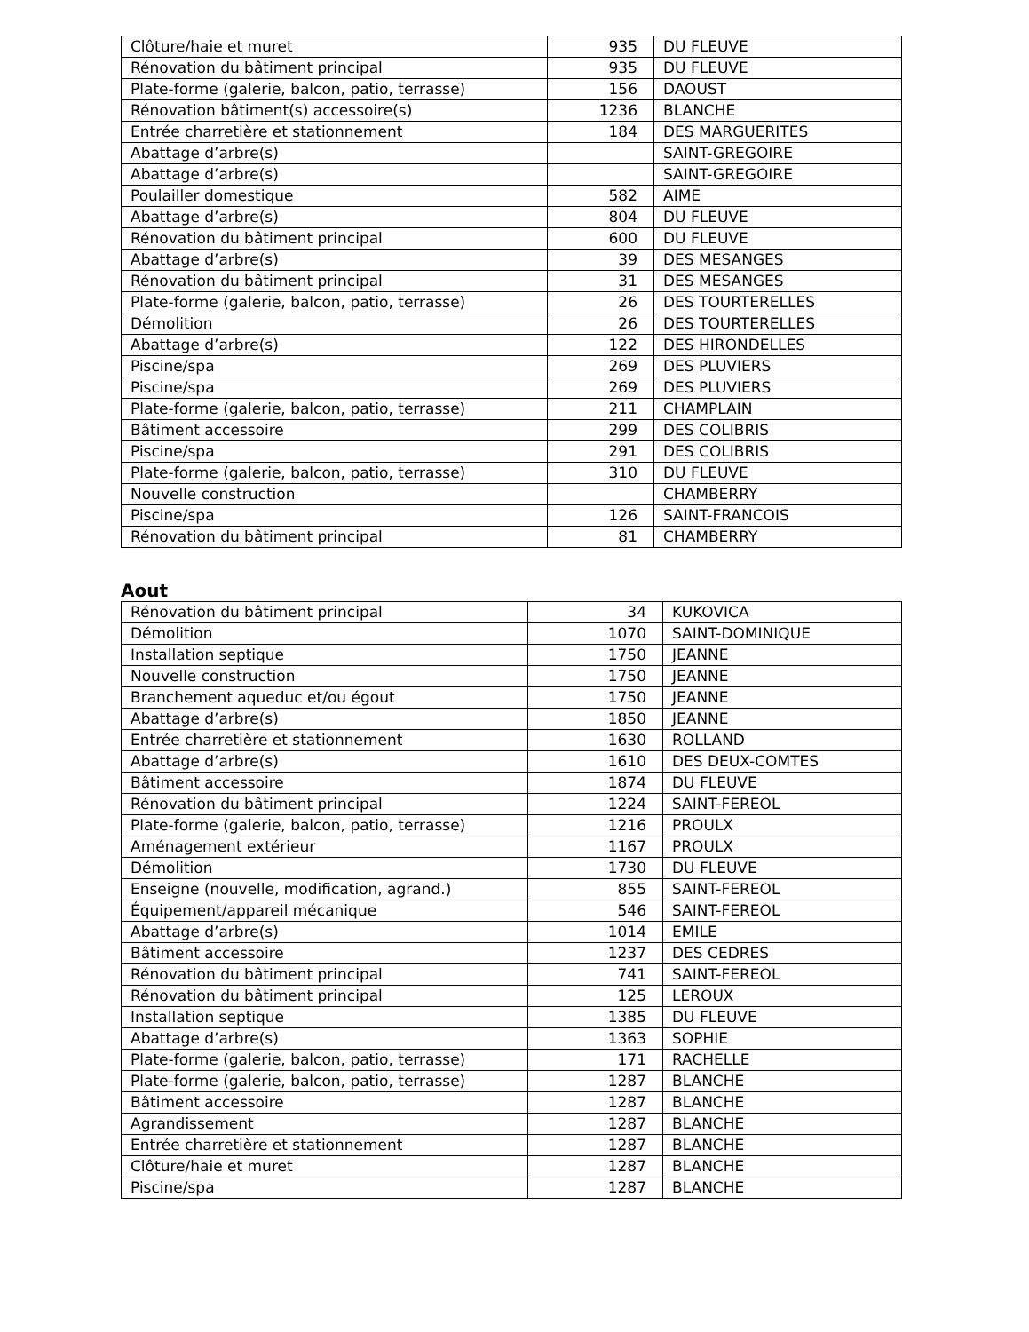| Clôture/haie et muret | 935 | DU FLEUVE |
| Rénovation du bâtiment principal | 935 | DU FLEUVE |
| Plate-forme (galerie, balcon, patio, terrasse) | 156 | DAOUST |
| Rénovation bâtiment(s) accessoire(s) | 1236 | BLANCHE |
| Entrée charretière et stationnement | 184 | DES MARGUERITES |
| Abattage d’arbre(s) | | SAINT-GREGOIRE |
| Abattage d’arbre(s) | | SAINT-GREGOIRE |
| Poulailler domestique | 582 | AIME |
| Abattage d’arbre(s) | 804 | DU FLEUVE |
| Rénovation du bâtiment principal | 600 | DU FLEUVE |
| Abattage d’arbre(s) | 39 | DES MESANGES |
| Rénovation du bâtiment principal | 31 | DES MESANGES |
| Plate-forme (galerie, balcon, patio, terrasse) | 26 | DES TOURTERELLES |
| Démolition | 26 | DES TOURTERELLES |
| Abattage d’arbre(s) | 122 | DES HIRONDELLES |
| Piscine/spa | 269 | DES PLUVIERS |
| Piscine/spa | 269 | DES PLUVIERS |
| Plate-forme (galerie, balcon, patio, terrasse) | 211 | CHAMPLAIN |
| Bâtiment accessoire | 299 | DES COLIBRIS |
| Piscine/spa | 291 | DES COLIBRIS |
| Plate-forme (galerie, balcon, patio, terrasse) | 310 | DU FLEUVE |
| Nouvelle construction | | CHAMBERRY |
| Piscine/spa | 126 | SAINT-FRANCOIS |
| Rénovation du bâtiment principal | 81 | CHAMBERRY |
Aout
| Rénovation du bâtiment principal | 34 | KUKOVICA |
| Démolition | 1070 | SAINT-DOMINIQUE |
| Installation septique | 1750 | JEANNE |
| Nouvelle construction | 1750 | JEANNE |
| Branchement aqueduc et/ou égout | 1750 | JEANNE |
| Abattage d’arbre(s) | 1850 | JEANNE |
| Entrée charretière et stationnement | 1630 | ROLLAND |
| Abattage d’arbre(s) | 1610 | DES DEUX-COMTES |
| Bâtiment accessoire | 1874 | DU FLEUVE |
| Rénovation du bâtiment principal | 1224 | SAINT-FEREOL |
| Plate-forme (galerie, balcon, patio, terrasse) | 1216 | PROULX |
| Aménagement extérieur | 1167 | PROULX |
| Démolition | 1730 | DU FLEUVE |
| Enseigne (nouvelle, modification, agrand.) | 855 | SAINT-FEREOL |
| Équipement/appareil mécanique | 546 | SAINT-FEREOL |
| Abattage d’arbre(s) | 1014 | EMILE |
| Bâtiment accessoire | 1237 | DES CEDRES |
| Rénovation du bâtiment principal | 741 | SAINT-FEREOL |
| Rénovation du bâtiment principal | 125 | LEROUX |
| Installation septique | 1385 | DU FLEUVE |
| Abattage d’arbre(s) | 1363 | SOPHIE |
| Plate-forme (galerie, balcon, patio, terrasse) | 171 | RACHELLE |
| Plate-forme (galerie, balcon, patio, terrasse) | 1287 | BLANCHE |
| Bâtiment accessoire | 1287 | BLANCHE |
| Agrandissement | 1287 | BLANCHE |
| Entrée charretière et stationnement | 1287 | BLANCHE |
| Clôture/haie et muret | 1287 | BLANCHE |
| Piscine/spa | 1287 | BLANCHE |